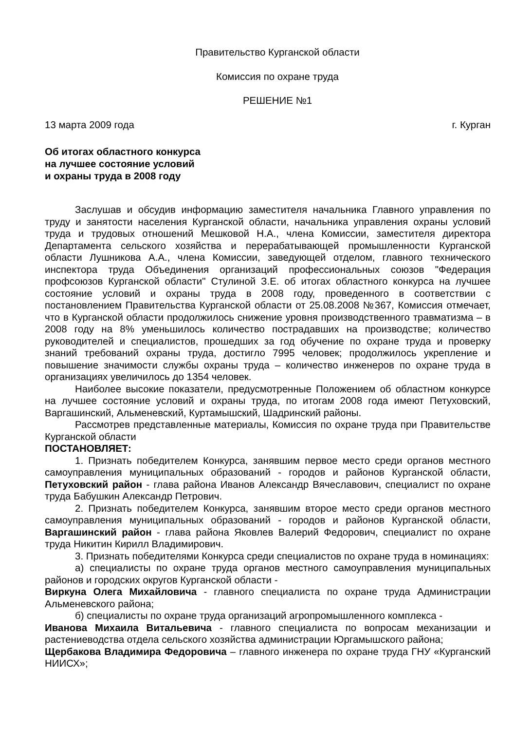Правительство Курганской области
Комиссия по охране труда
РЕШЕНИЕ №1
13 марта 2009 года г. Курган
Об итогах областного конкурса
на лучшее состояние условий
и охраны труда в 2008 году
Заслушав и обсудив информацию заместителя начальника Главного управления по труду и занятости населения Курганской области, начальника управления охраны условий труда и трудовых отношений Мешковой Н.А., члена Комиссии, заместителя директора Департамента сельского хозяйства и перерабатывающей промышленности Курганской области Лушникова А.А., члена Комиссии, заведующей отделом, главного технического инспектора труда Объединения организаций профессиональных союзов "Федерация профсоюзов Курганской области" Стулиной З.Е. об итогах областного конкурса на лучшее состояние условий и охраны труда в 2008 году, проведенного в соответствии с постановлением Правительства Курганской области от 25.08.2008 №367, Комиссия отмечает, что в Курганской области продолжилось снижение уровня производственного травматизма – в 2008 году на 8% уменьшилось количество пострадавших на производстве; количество руководителей и специалистов, прошедших за год обучение по охране труда и проверку знаний требований охраны труда, достигло 7995 человек; продолжилось укрепление и повышение значимости службы охраны труда – количество инженеров по охране труда в организациях увеличилось до 1354 человек.
Наиболее высокие показатели, предусмотренные Положением об областном конкурсе на лучшее состояние условий и охраны труда, по итогам 2008 года имеют Петуховский, Варгашинский, Альменевский, Куртамышский, Шадринский районы.
Рассмотрев представленные материалы, Комиссия по охране труда при Правительстве Курганской области
ПОСТАНОВЛЯЕТ:
1. Признать победителем Конкурса, занявшим первое место среди органов местного самоуправления муниципальных образований - городов и районов Курганской области, Петуховский район - глава района Иванов Александр Вячеславович, специалист по охране труда Бабушкин Александр Петрович.
2. Признать победителем Конкурса, занявшим второе место среди органов местного самоуправления муниципальных образований - городов и районов Курганской области, Варгашинский район - глава района Яковлев Валерий Федорович, специалист по охране труда Никитин Кирилл Владимирович.
3. Признать победителями Конкурса среди специалистов по охране труда в номинациях:
а) специалисты по охране труда органов местного самоуправления муниципальных районов и городских округов Курганской области -
Виркуна Олега Михайловича - главного специалиста по охране труда Администрации Альменевского района;
б) специалисты по охране труда организаций агропромышленного комплекса -
Иванова Михаила Витальевича - главного специалиста по вопросам механизации и растениеводства отдела сельского хозяйства администрации Юргамышского района;
Щербакова Владимира Федоровича – главного инженера по охране труда ГНУ «Курганский НИИСХ»;